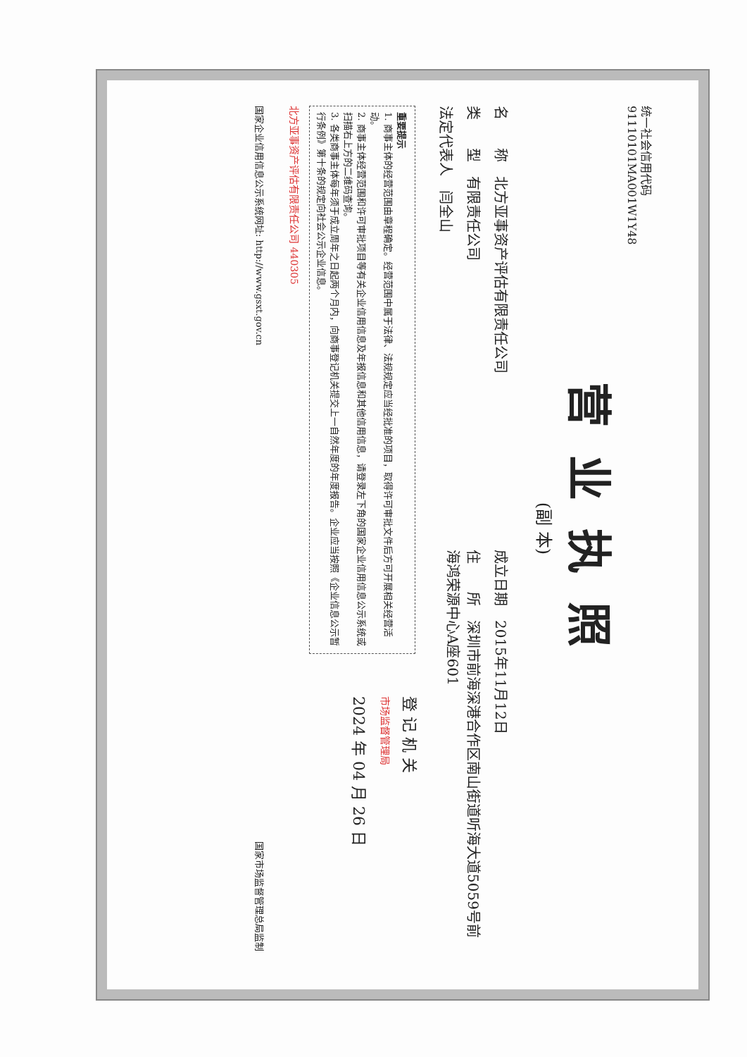统一社会信用代码
91110101MA001W1Y48
营业执照
(副 本)
名　　称　北方亚事资产评估有限责任公司
类　　型　有限责任公司
法定代表人　闫全山
成立日期　2015年11月12日
住　　所　深圳市前海深港合作区南山街道听海大道5059号前海鸿荣源中心A座601
重要提示
1. 商事主体的经营范围由章程确定。经营范围中属于法律、法规规定应当经批准的项目，取得许可审批文件后方可开展相关经营活动。
2. 商事主体经营范围和许可审批项目等有关企业信用信息及年报信息和其他信用信息，请登录左下角的国家企业信用信息公示系统或扫描右上方的二维码查询。
3. 各类商事主体每年须于成立周年之日起两个月内，向商事登记机关提交上一自然年度的年度报告。企业应当按照《企业信息公示暂行条例》第十条的规定向社会公示企业信息。
登 记 机 关
市场监督管理局
2024 年 04 月 26 日
北方亚事资产评估有限责任公司 440305
国家企业信用信息公示系统网址: http://www.gsxt.gov.cn 国家市场监督管理总局监制